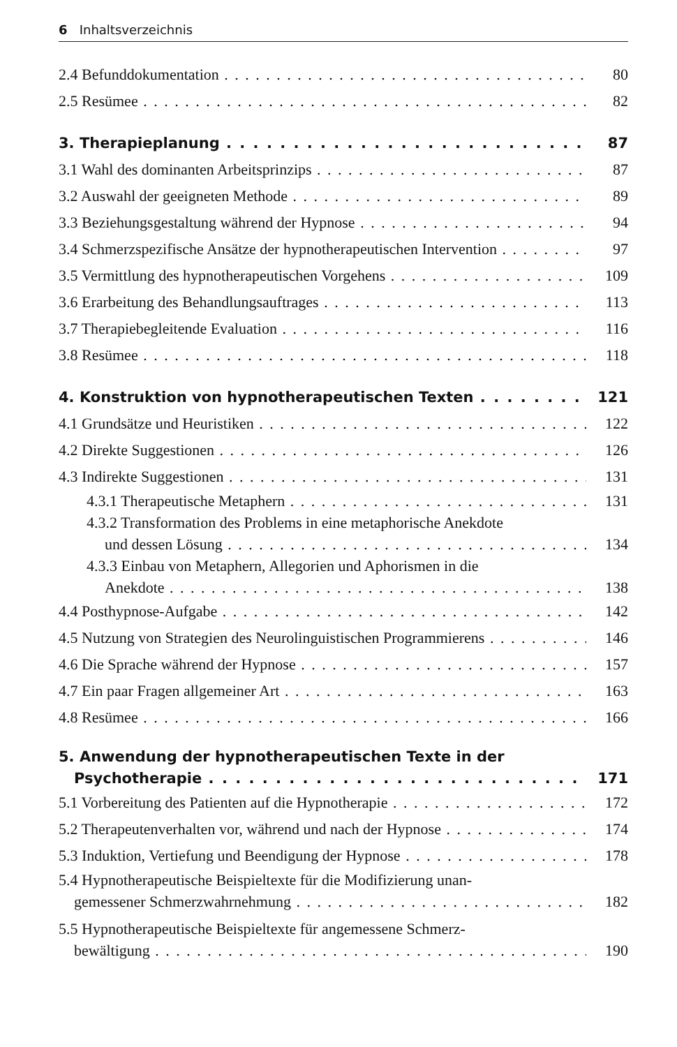6 Inhaltsverzeichnis
2.4 Befunddokumentation 80
2.5 Resümee 82
3. Therapieplanung 87
3.1 Wahl des dominanten Arbeitsprinzips 87
3.2 Auswahl der geeigneten Methode 89
3.3 Beziehungsgestaltung während der Hypnose 94
3.4 Schmerzspezifische Ansätze der hypnotherapeutischen Intervention 97
3.5 Vermittlung des hypnotherapeutischen Vorgehens 109
3.6 Erarbeitung des Behandlungsauftrages 113
3.7 Therapiebegleitende Evaluation 116
3.8 Resümee 118
4. Konstruktion von hypnotherapeutischen Texten 121
4.1 Grundsätze und Heuristiken 122
4.2 Direkte Suggestionen 126
4.3 Indirekte Suggestionen 131
4.3.1 Therapeutische Metaphern 131
4.3.2 Transformation des Problems in eine metaphorische Anekdote
und dessen Lösung 134
4.3.3 Einbau von Metaphern, Allegorien und Aphorismen in die
Anekdote 138
4.4 Posthypnose-Aufgabe 142
4.5 Nutzung von Strategien des Neurolinguistischen Programmierens 146
4.6 Die Sprache während der Hypnose 157
4.7 Ein paar Fragen allgemeiner Art 163
4.8 Resümee 166
5. Anwendung der hypnotherapeutischen Texte in der
Psychotherapie 171
5.1 Vorbereitung des Patienten auf die Hypnotherapie 172
5.2 Therapeutenverhalten vor, während und nach der Hypnose 174
5.3 Induktion, Vertiefung und Beendigung der Hypnose 178
5.4 Hypnotherapeutische Beispieltexte für die Modifizierung unan-
gemessener Schmerzwahrnehmung 182
5.5 Hypnotherapeutische Beispieltexte für angemessene Schmerz-
bewältigung 190